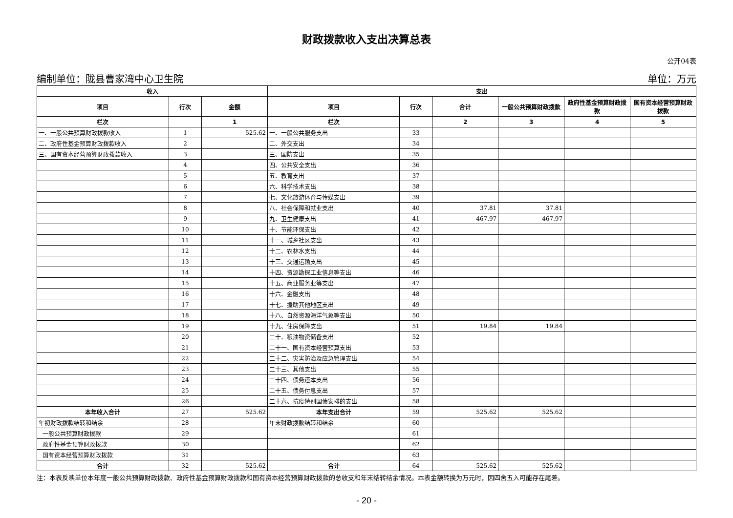财政拨款收入支出决算总表
公开04表
编制单位：陇县曹家湾中心卫生院 单位：万元
| 收入 | | | 支出 | | | | | |
| --- | --- | --- | --- | --- | --- | --- | --- | --- |
| 项目 | 行次 | 金额 | 项目 | 行次 | 合计 | 一般公共预算财政拨款 | 政府性基金预算财政拨款 | 国有资本经营预算财政拨款 |
| 栏次 | | 1 | 栏次 | | 2 | 3 | 4 | 5 |
| 一、一般公共预算财政拨款收入 | 1 | 525.62 | 一、一般公共服务支出 | 33 | | | | |
| 二、政府性基金预算财政拨款收入 | 2 | | 二、外交支出 | 34 | | | | |
| 三、国有资本经营预算财政拨款收入 | 3 | | 三、国防支出 | 35 | | | | |
| | 4 | | 四、公共安全支出 | 36 | | | | |
| | 5 | | 五、教育支出 | 37 | | | | |
| | 6 | | 六、科学技术支出 | 38 | | | | |
| | 7 | | 七、文化旅游体育与传媒支出 | 39 | | | | |
| | 8 | | 八、社会保障和就业支出 | 40 | 37.81 | 37.81 | | |
| | 9 | | 九、卫生健康支出 | 41 | 467.97 | 467.97 | | |
| | 10 | | 十、节能环保支出 | 42 | | | | |
| | 11 | | 十一、城乡社区支出 | 43 | | | | |
| | 12 | | 十二、农林水支出 | 44 | | | | |
| | 13 | | 十三、交通运输支出 | 45 | | | | |
| | 14 | | 十四、资源勘探工业信息等支出 | 46 | | | | |
| | 15 | | 十五、商业服务业等支出 | 47 | | | | |
| | 16 | | 十六、金融支出 | 48 | | | | |
| | 17 | | 十七、援助其他地区支出 | 49 | | | | |
| | 18 | | 十八、自然资源海洋气象等支出 | 50 | | | | |
| | 19 | | 十九、住房保障支出 | 51 | 19.84 | 19.84 | | |
| | 20 | | 二十、粮油物资储备支出 | 52 | | | | |
| | 21 | | 二十一、国有资本经营预算支出 | 53 | | | | |
| | 22 | | 二十二、灾害防治及应急管理支出 | 54 | | | | |
| | 23 | | 二十三、其他支出 | 55 | | | | |
| | 24 | | 二十四、债务还本支出 | 56 | | | | |
| | 25 | | 二十五、债务付息支出 | 57 | | | | |
| | 26 | | 二十六、抗疫特别国债安排的支出 | 58 | | | | |
| 本年收入合计 | 27 | 525.62 | 本年支出合计 | 59 | 525.62 | 525.62 | | |
| 年初财政拨款结转和结余 | 28 | | 年末财政拨款结转和结余 | 60 | | | | |
| 一般公共预算财政拨款 | 29 | | | 61 | | | | |
| 政府性基金预算财政拨款 | 30 | | | 62 | | | | |
| 国有资本经营预算财政拨款 | 31 | | | 63 | | | | |
| 合计 | 32 | 525.62 | 合计 | 64 | 525.62 | 525.62 | | |
注：本表反映单位本年度一般公共预算财政拨款、政府性基金预算财政拨款和国有资本经营预算财政拨款的总收支和年末结转结余情况。本表金额转换为万元时，因四舍五入可能存在尾差。
- 20 -